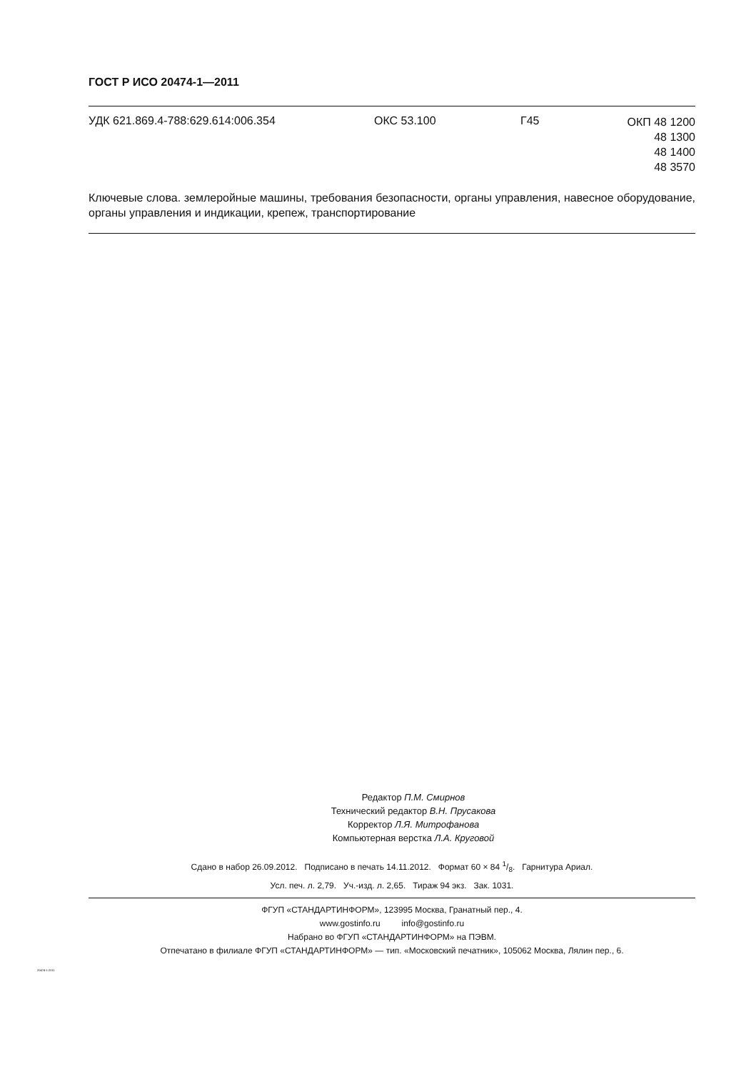ГОСТ Р ИСО 20474-1—2011
УДК 621.869.4-788:629.614:006.354 ОКС 53.100 Г45
ОКП 48 1200
48 1300
48 1400
48 3570
Ключевые слова. землеройные машины, требования безопасности, органы управления, навесное оборудование, органы управления и индикации, крепеж, транспортирование
Редактор П.М. Смирнов
Технический редактор В.Н. Прусакова
Корректор Л.Я. Митрофанова
Компьютерная верстка Л.А. Круговой
Сдано в набор 26.09.2012. Подписано в печать 14.11.2012. Формат 60 × 84 1/8. Гарнитура Ариал.
Усл. печ. л. 2,79. Уч.-изд. л. 2,65. Тираж 94 экз. Зак. 1031.
ФГУП «СТАНДАРТИНФОРМ», 123995 Москва, Гранатный пер., 4.
www.gostinfo.ru info@gostinfo.ru
Набрано во ФГУП «СТАНДАРТИНФОРМ» на ПЭВМ.
Отпечатано в филиале ФГУП «СТАНДАРТИНФОРМ» — тип. «Московский печатник», 105062 Москва, Лялин пер., 6.
20474-1-2011